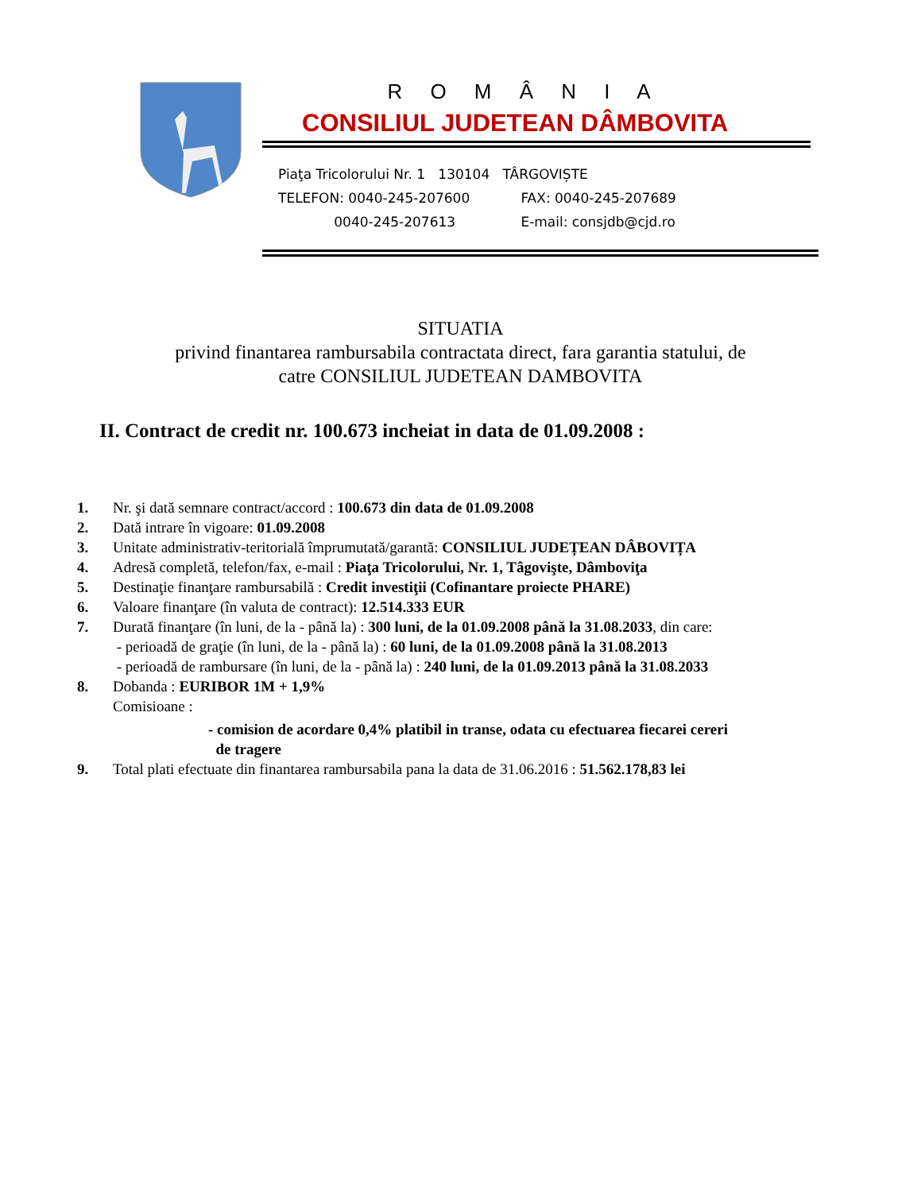R O M Â N I A
CONSILIUL JUDETEAN DÂMBOVITA
Piaţa Tricolorului Nr. 1 130104 TÂRGOVIȘTE
TELEFON: 0040-245-207600 FAX: 0040-245-207689
0040-245-207613 E-mail: consjdb@cjd.ro
SITUATIA
privind finantarea rambursabila contractata direct, fara garantia statului, de
catre CONSILIUL JUDETEAN DAMBOVITA
II. Contract de credit nr. 100.673 incheiat in data de 01.09.2008 :
1. Nr. şi dată semnare contract/accord : 100.673 din data de 01.09.2008
2. Dată intrare în vigoare: 01.09.2008
3. Unitate administrativ-teritorială împrumutată/garantă: CONSILIUL JUDEȚEAN DÂBOVIȚA
4. Adresă completă, telefon/fax, e-mail : Piaţa Tricolorului, Nr. 1, Tâgovişte, Dâmboviţa
5. Destinaţie finanţare rambursabilă : Credit investiţii (Cofinantare proiecte PHARE)
6. Valoare finanţare (în valuta de contract): 12.514.333 EUR
7. Durată finanţare (în luni, de la - până la) : 300 luni, de la 01.09.2008 până la 31.08.2033, din care:
- perioadă de graţie (în luni, de la - până la) : 60 luni, de la 01.09.2008 până la 31.08.2013
- perioadă de rambursare (în luni, de la - până la) : 240 luni, de la 01.09.2013 până la 31.08.2033
8. Dobanda : EURIBOR 1M + 1,9%
Comisioane :
- comision de acordare 0,4% platibil in transe, odata cu efectuarea fiecarei cereri
de tragere
9. Total plati efectuate din finantarea rambursabila pana la data de 31.06.2016 : 51.562.178,83 lei